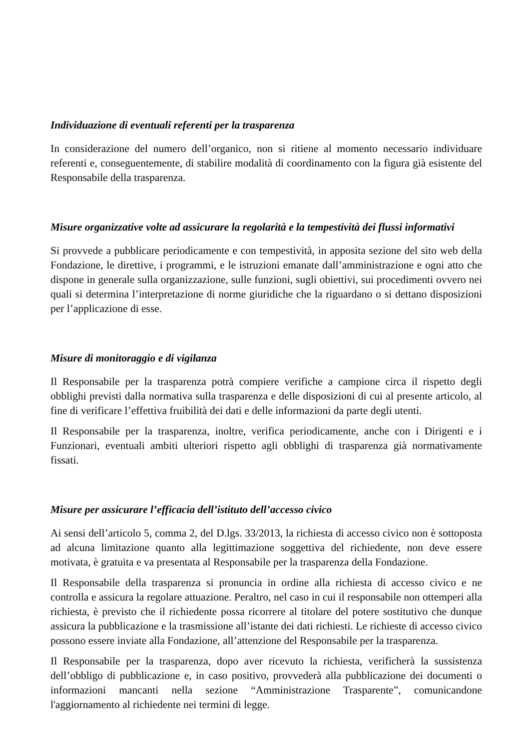Individuazione di eventuali referenti per la trasparenza
In considerazione del numero dell’organico, non si ritiene al momento necessario individuare referenti e, conseguentemente, di stabilire modalità di coordinamento con la figura già esistente del Responsabile della trasparenza.
Misure organizzative volte ad assicurare la regolarità e la tempestività dei flussi informativi
Si provvede a pubblicare periodicamente e con tempestività, in apposita sezione del sito web della Fondazione, le direttive, i programmi, e le istruzioni emanate dall’amministrazione e ogni atto che dispone in generale sulla organizzazione, sulle funzioni, sugli obiettivi, sui procedimenti ovvero nei quali si determina l’interpretazione di norme giuridiche che la riguardano o si dettano disposizioni per l’applicazione di esse.
Misure di monitoraggio e di vigilanza
Il Responsabile per la trasparenza potrà compiere verifiche a campione circa il rispetto degli obblighi previsti dalla normativa sulla trasparenza e delle disposizioni di cui al presente articolo, al fine di verificare l’effettiva fruibilità dei dati e delle informazioni da parte degli utenti.
Il Responsabile per la trasparenza, inoltre, verifica periodicamente, anche con i Dirigenti e i Funzionari, eventuali ambiti ulteriori rispetto agli obblighi di trasparenza già normativamente fissati.
Misure per assicurare l’efficacia dell’istituto dell’accesso civico
Ai sensi dell’articolo 5, comma 2, del D.lgs. 33/2013, la richiesta di accesso civico non è sottoposta ad alcuna limitazione quanto alla legittimazione soggettiva del richiedente, non deve essere motivata, è gratuita e va presentata al Responsabile per la trasparenza della Fondazione.
Il Responsabile della trasparenza si pronuncia in ordine alla richiesta di accesso civico e ne controlla e assicura la regolare attuazione. Peraltro, nel caso in cui il responsabile non ottemperi alla richiesta, è previsto che il richiedente possa ricorrere al titolare del potere sostitutivo che dunque assicura la pubblicazione e la trasmissione all’istante dei dati richiesti. Le richieste di accesso civico possono essere inviate alla Fondazione, all’attenzione del Responsabile per la trasparenza.
Il Responsabile per la trasparenza, dopo aver ricevuto la richiesta, verificherà la sussistenza dell’obbligo di pubblicazione e, in caso positivo, provvederà alla pubblicazione dei documenti o informazioni mancanti nella sezione “Amministrazione Trasparente”, comunicandone l'aggiornamento al richiedente nei termini di legge.